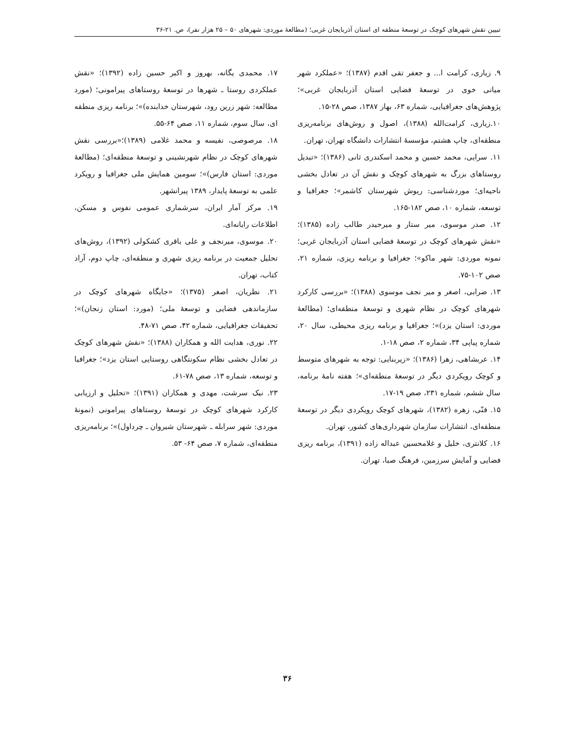تبیین نقش شهرهای کوچک در توسعهٔ منطقه ای استان آذربایجان غربی؛ (مطالعهٔ موردی: شهرهای ۵۰ – ۲۵ هزار نفر)، ص. ۲۱-۳۶
۹. زیاری، کرامت ا... و جعفر تقی اقدم (۱۳۸۷)؛ «عملکرد شهر میانی خوی در توسعهٔ فضایی استان آذربایجان غربی»؛ پژوهش‌های جغرافیایی، شماره ۶۳، بهار ۱۳۸۷، صص ۲۸-۱۵.
۱۰.زیاری، کرامت‌الله (۱۳۸۸)، اصول و روش‌های برنامه‌ریزی منطقه‌ای، چاپ هشتم، مؤسسهٔ انتشارات دانشگاه تهران، تهران.
۱۱. سرایی، محمد حسین و محمد اسکندری ثانی (۱۳۸۶)؛ «تبدیل روستاهای بزرگ به شهرهای کوچک و نقش آن در تعادل بخشی ناحیه‌ای؛ موردشناسی: ریوش شهرستان کاشمر»؛ جغرافیا و توسعه، شماره ۱۰، صص ۱۸۲-۱۶۵.
۱۲. صدر موسوی، میر ستار و میرحیدر طالب زاده (۱۳۸۵)؛ «نقش شهرهای کوچک در توسعهٔ فضایی استان آذربایجان غربی؛ نمونه موردی: شهر ماکو»؛ جغرافیا و برنامه ریزی، شماره ۲۱، صص ۱۰۲-۷۵.
۱۳. ضرابی، اصغر و میر نجف موسوی (۱۳۸۸)؛ «بررسی کارکرد شهرهای کوچک در نظام شهری و توسعهٔ منطقه‌ای؛ (مطالعهٔ موردی: استان یزد)»؛ جغرافیا و برنامه ریزی محیطی، سال ۲۰، شماره پیاپی ۳۴، شماره ۲، صص ۱۸-۱.
۱۴. عربشاهی، زهرا (۱۳۸۶)؛ «زیربنایی: توجه به شهرهای متوسط و کوچک رویکردی دیگر در توسعهٔ منطقه‌ای»؛ هفته نامهٔ برنامه، سال ششم، شماره ۲۳۱، صص ۱۹-۱۷.
۱۵. فنّی، زهره (۱۳۸۲)، شهرهای کوچک رویکردی دیگر در توسعهٔ منطقه‌ای، انتشارات سازمان شهرداری‌های کشور، تهران.
۱۶. کلانتری، خلیل و غلامحسین عبداله زاده (۱۳۹۱)، برنامه ریزی فضایی و آمایش سرزمین، فرهنگ صبا، تهران.
۱۷. محمدی یگانه، بهروز و اکبر حسین زاده (۱۳۹۲)؛ «نقش عملکردی روستا ـ شهرها در توسعهٔ روستاهای پیرامونی؛ (مورد مطالعه: شهر زرین رود، شهرستان خدابنده)»؛ برنامه ریزی منطقه ای، سال سوم، شماره ۱۱، صص ۶۴-۵۵.
۱۸. مرصوصی، نفیسه و محمد غلامی (۱۳۸۹)؛«بررسی نقش شهرهای کوچک در نظام شهرنشینی و توسعهٔ منطقه‌ای؛ (مطالعهٔ موردی: استان فارس)»؛ سومین همایش ملی جغرافیا و رویکرد علمی به توسعهٔ پایدار، ۱۳۸۹ پیرانشهر.
۱۹. مرکز آمار ایران، سرشماری عمومی نفوس و مسکن، اطلاعات رایانه‌ای.
۲۰. موسوی، میرنجف و علی باقری کشکولی (۱۳۹۲)، روش‌های تحلیل جمعیت در برنامه ریزی شهری و منطقه‌ای، چاپ دوم، آراد کتاب، تهران.
۲۱. نظریان، اصغر (۱۳۷۵)؛ «جایگاه شهرهای کوچک در سازماندهی فضایی و توسعهٔ ملی؛ (مورد: استان زنجان)»؛ تحقیقات جغرافیایی، شماره ۴۲، صص ۷۱-۴۸.
۲۲. نوری، هدایت الله و همکاران (۱۳۸۸)؛ «نقش شهرهای کوچک در تعادل بخشی نظام سکونتگاهی روستایی استان یزد»؛ جغرافیا و توسعه، شماره ۱۳، صص ۷۸-۶۱.
۲۳. نیک سرشت، مهدی و همکاران (۱۳۹۱)؛ «تحلیل و ارزیابی کارکرد شهرهای کوچک در توسعهٔ روستاهای پیرامونی (نمونهٔ موردی: شهر سرابله ـ شهرستان شیروان ـ چرداول)»؛ برنامه‌ریزی منطقه‌ای، شماره ۷، صص ۶۴- ۵۳.
۳۶